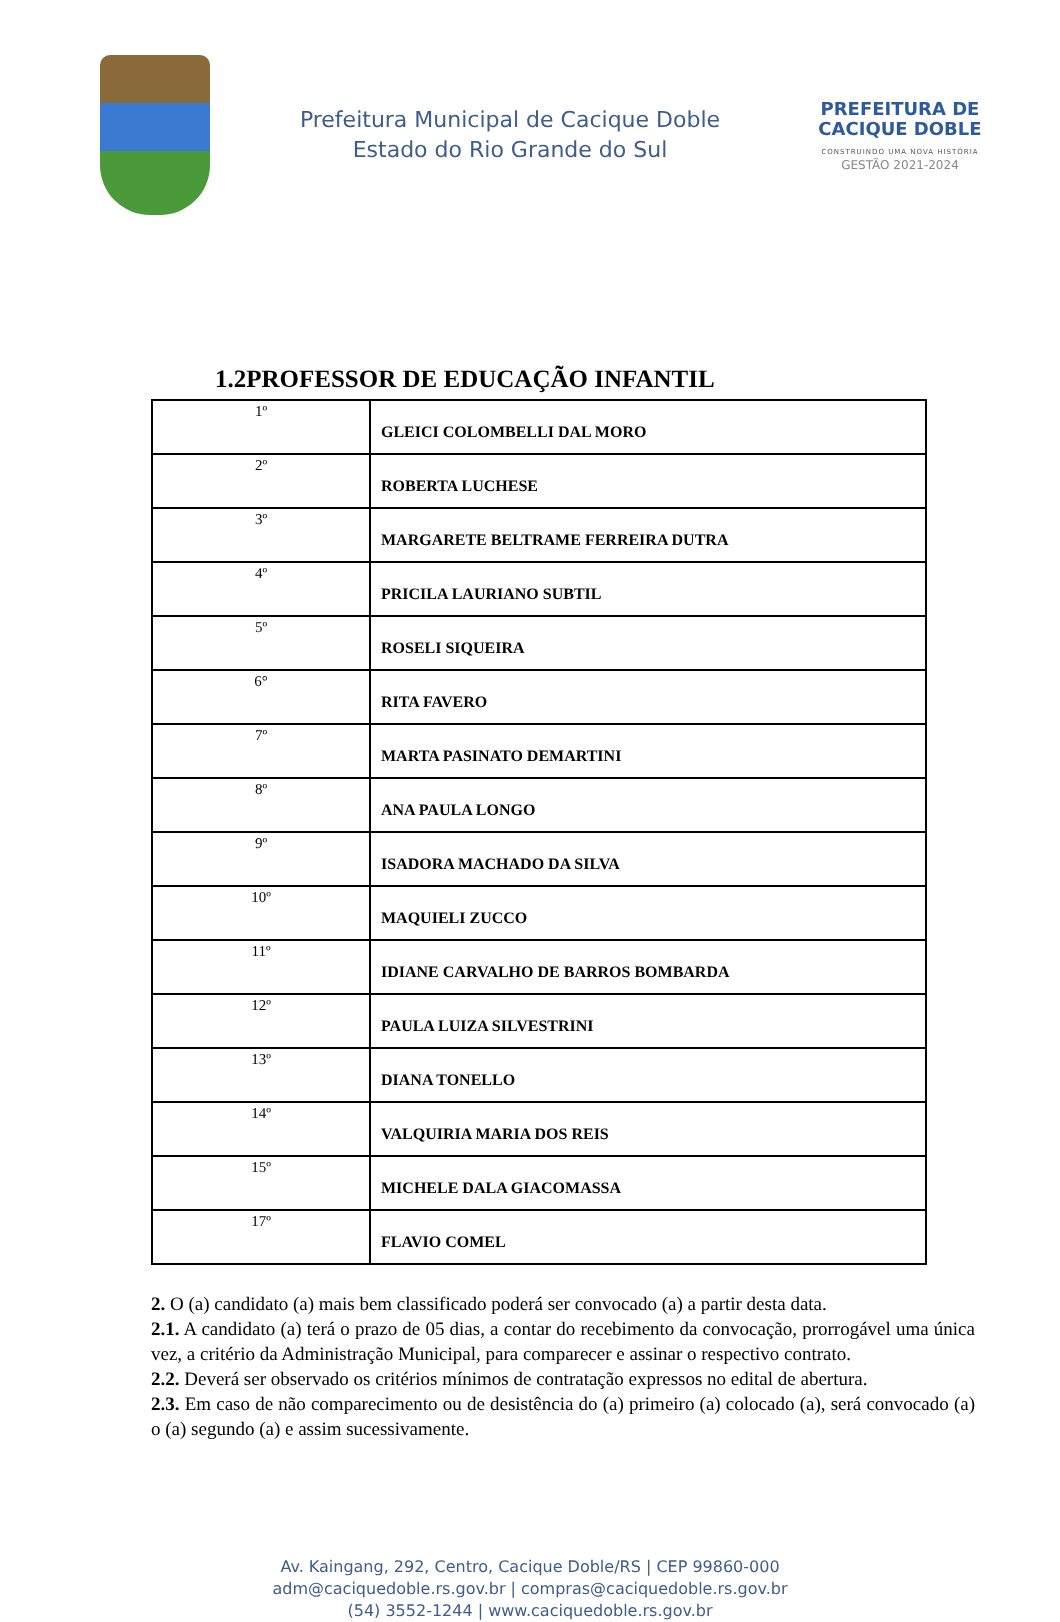Prefeitura Municipal de Cacique Doble
Estado do Rio Grande do Sul
PREFEITURA DE
CACIQUE DOBLE
CONSTRUINDO UMA NOVA HISTÓRIA
GESTÃO 2021-2024
1.2PROFESSOR DE EDUCAÇÃO INFANTIL
| 1º | GLEICI COLOMBELLI DAL MORO |
| 2º | ROBERTA LUCHESE |
| 3º | MARGARETE BELTRAME FERREIRA DUTRA |
| 4º | PRICILA LAURIANO SUBTIL |
| 5º | ROSELI SIQUEIRA |
| 6° | RITA FAVERO |
| 7º | MARTA PASINATO DEMARTINI |
| 8º | ANA PAULA LONGO |
| 9º | ISADORA MACHADO DA SILVA |
| 10º | MAQUIELI ZUCCO |
| 11º | IDIANE CARVALHO DE BARROS BOMBARDA |
| 12º | PAULA LUIZA SILVESTRINI |
| 13º | DIANA TONELLO |
| 14º | VALQUIRIA MARIA DOS REIS |
| 15º | MICHELE DALA GIACOMASSA |
| 17º | FLAVIO COMEL |
2. O (a) candidato (a) mais bem classificado poderá ser convocado (a) a partir desta data.
2.1. A candidato (a) terá o prazo de 05 dias, a contar do recebimento da convocação, prorrogável uma única vez, a critério da Administração Municipal, para comparecer e assinar o respectivo contrato.
2.2. Deverá ser observado os critérios mínimos de contratação expressos no edital de abertura.
2.3. Em caso de não comparecimento ou de desistência do (a) primeiro (a) colocado (a), será convocado (a) o (a) segundo (a) e assim sucessivamente.
Av. Kaingang, 292, Centro, Cacique Doble/RS | CEP 99860-000
adm@caciquedoble.rs.gov.br | compras@caciquedoble.rs.gov.br
(54) 3552-1244 | www.caciquedoble.rs.gov.br